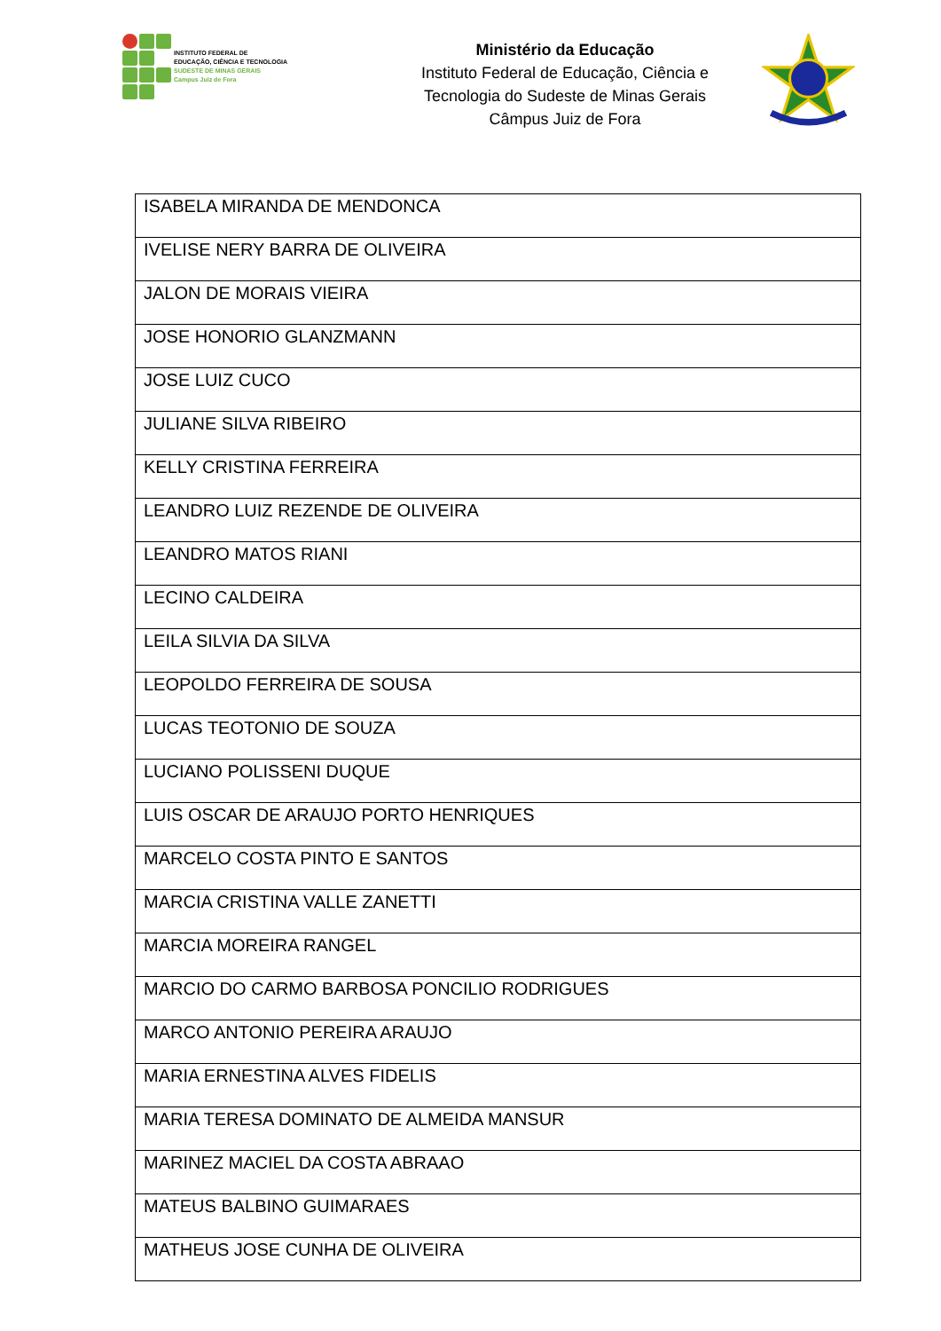INSTITUTO FEDERAL DE
EDUCAÇÃO, CIÊNCIA E TECNOLOGIA
SUDESTE DE MINAS GERAIS
Campus Juiz de Fora
Ministério da Educação
Instituto Federal de Educação, Ciência e
Tecnologia do Sudeste de Minas Gerais
Câmpus Juiz de Fora
| ISABELA MIRANDA DE MENDONCA |
| IVELISE NERY BARRA DE OLIVEIRA |
| JALON DE MORAIS VIEIRA |
| JOSE HONORIO GLANZMANN |
| JOSE LUIZ CUCO |
| JULIANE SILVA RIBEIRO |
| KELLY CRISTINA FERREIRA |
| LEANDRO LUIZ REZENDE DE OLIVEIRA |
| LEANDRO MATOS RIANI |
| LECINO CALDEIRA |
| LEILA SILVIA DA SILVA |
| LEOPOLDO FERREIRA DE SOUSA |
| LUCAS TEOTONIO DE SOUZA |
| LUCIANO POLISSENI DUQUE |
| LUIS OSCAR DE ARAUJO PORTO HENRIQUES |
| MARCELO COSTA PINTO E SANTOS |
| MARCIA CRISTINA VALLE ZANETTI |
| MARCIA MOREIRA RANGEL |
| MARCIO DO CARMO BARBOSA PONCILIO RODRIGUES |
| MARCO ANTONIO PEREIRA ARAUJO |
| MARIA ERNESTINA ALVES FIDELIS |
| MARIA TERESA DOMINATO DE ALMEIDA MANSUR |
| MARINEZ MACIEL DA COSTA ABRAAO |
| MATEUS BALBINO GUIMARAES |
| MATHEUS JOSE CUNHA DE OLIVEIRA |